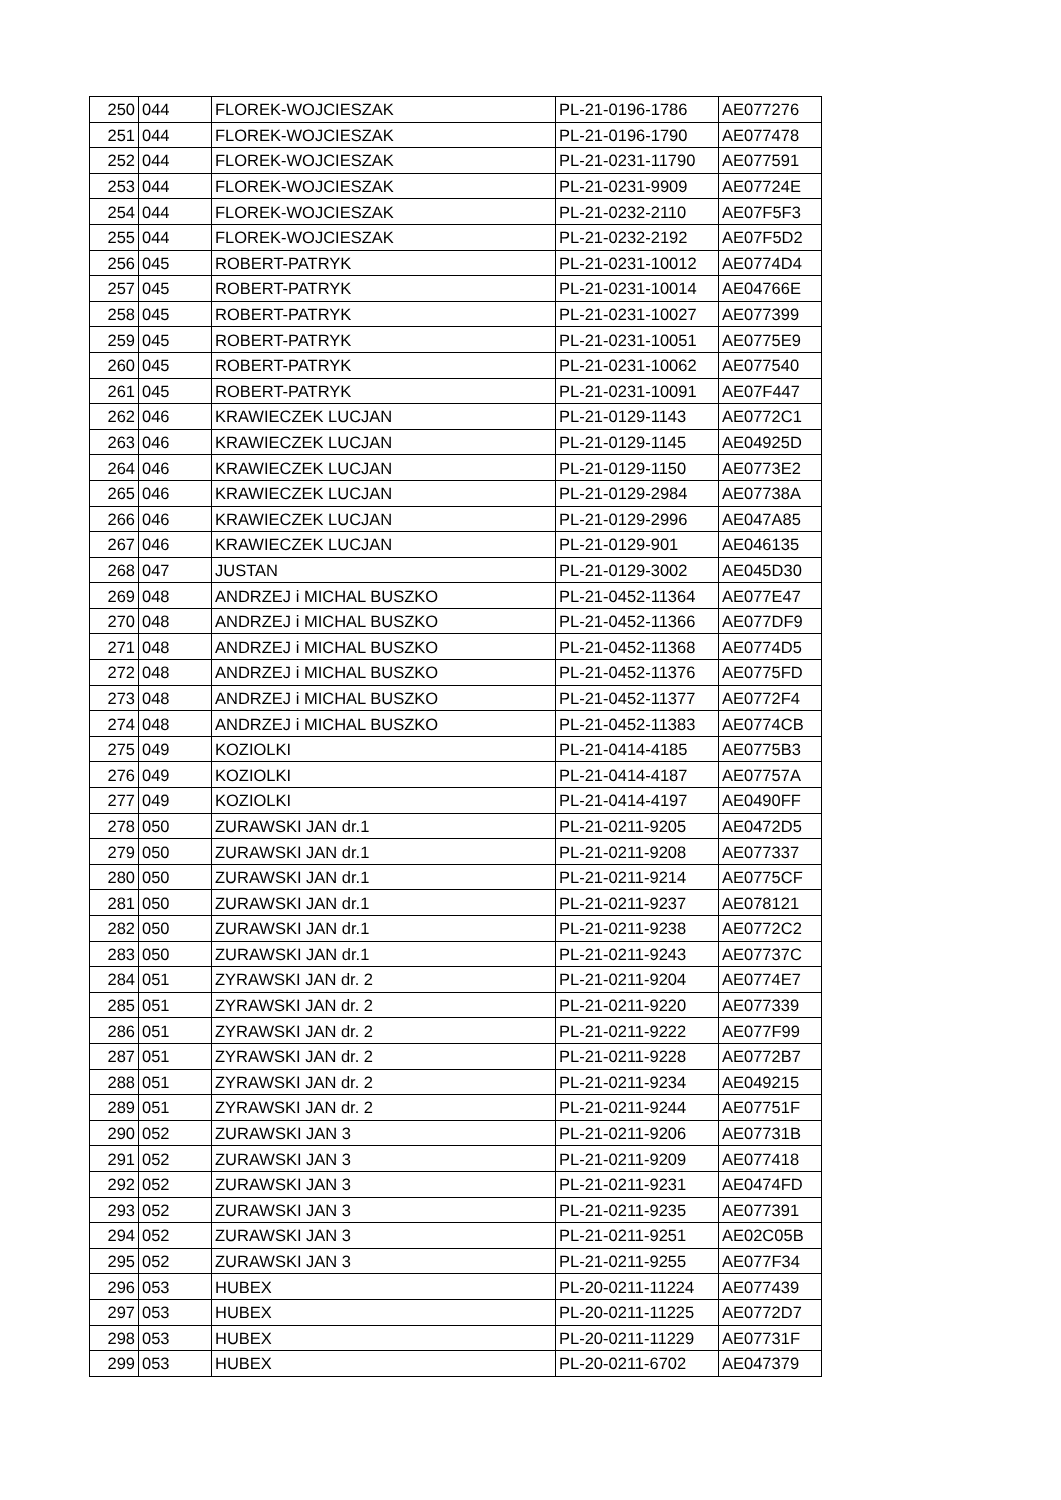| 250 | 044 | FLOREK-WOJCIESZAK | PL-21-0196-1786 | AE077276 |
| 251 | 044 | FLOREK-WOJCIESZAK | PL-21-0196-1790 | AE077478 |
| 252 | 044 | FLOREK-WOJCIESZAK | PL-21-0231-11790 | AE077591 |
| 253 | 044 | FLOREK-WOJCIESZAK | PL-21-0231-9909 | AE07724E |
| 254 | 044 | FLOREK-WOJCIESZAK | PL-21-0232-2110 | AE07F5F3 |
| 255 | 044 | FLOREK-WOJCIESZAK | PL-21-0232-2192 | AE07F5D2 |
| 256 | 045 | ROBERT-PATRYK | PL-21-0231-10012 | AE0774D4 |
| 257 | 045 | ROBERT-PATRYK | PL-21-0231-10014 | AE04766E |
| 258 | 045 | ROBERT-PATRYK | PL-21-0231-10027 | AE077399 |
| 259 | 045 | ROBERT-PATRYK | PL-21-0231-10051 | AE0775E9 |
| 260 | 045 | ROBERT-PATRYK | PL-21-0231-10062 | AE077540 |
| 261 | 045 | ROBERT-PATRYK | PL-21-0231-10091 | AE07F447 |
| 262 | 046 | KRAWIECZEK LUCJAN | PL-21-0129-1143 | AE0772C1 |
| 263 | 046 | KRAWIECZEK LUCJAN | PL-21-0129-1145 | AE04925D |
| 264 | 046 | KRAWIECZEK LUCJAN | PL-21-0129-1150 | AE0773E2 |
| 265 | 046 | KRAWIECZEK LUCJAN | PL-21-0129-2984 | AE07738A |
| 266 | 046 | KRAWIECZEK LUCJAN | PL-21-0129-2996 | AE047A85 |
| 267 | 046 | KRAWIECZEK LUCJAN | PL-21-0129-901 | AE046135 |
| 268 | 047 | JUSTAN | PL-21-0129-3002 | AE045D30 |
| 269 | 048 | ANDRZEJ i MICHAL BUSZKO | PL-21-0452-11364 | AE077E47 |
| 270 | 048 | ANDRZEJ i MICHAL BUSZKO | PL-21-0452-11366 | AE077DF9 |
| 271 | 048 | ANDRZEJ i MICHAL BUSZKO | PL-21-0452-11368 | AE0774D5 |
| 272 | 048 | ANDRZEJ i MICHAL BUSZKO | PL-21-0452-11376 | AE0775FD |
| 273 | 048 | ANDRZEJ i MICHAL BUSZKO | PL-21-0452-11377 | AE0772F4 |
| 274 | 048 | ANDRZEJ i MICHAL BUSZKO | PL-21-0452-11383 | AE0774CB |
| 275 | 049 | KOZIOLKI | PL-21-0414-4185 | AE0775B3 |
| 276 | 049 | KOZIOLKI | PL-21-0414-4187 | AE07757A |
| 277 | 049 | KOZIOLKI | PL-21-0414-4197 | AE0490FF |
| 278 | 050 | ZURAWSKI JAN dr.1 | PL-21-0211-9205 | AE0472D5 |
| 279 | 050 | ZURAWSKI JAN dr.1 | PL-21-0211-9208 | AE077337 |
| 280 | 050 | ZURAWSKI JAN dr.1 | PL-21-0211-9214 | AE0775CF |
| 281 | 050 | ZURAWSKI JAN dr.1 | PL-21-0211-9237 | AE078121 |
| 282 | 050 | ZURAWSKI JAN dr.1 | PL-21-0211-9238 | AE0772C2 |
| 283 | 050 | ZURAWSKI JAN dr.1 | PL-21-0211-9243 | AE07737C |
| 284 | 051 | ZYRAWSKI JAN dr. 2 | PL-21-0211-9204 | AE0774E7 |
| 285 | 051 | ZYRAWSKI JAN dr. 2 | PL-21-0211-9220 | AE077339 |
| 286 | 051 | ZYRAWSKI JAN dr. 2 | PL-21-0211-9222 | AE077F99 |
| 287 | 051 | ZYRAWSKI JAN dr. 2 | PL-21-0211-9228 | AE0772B7 |
| 288 | 051 | ZYRAWSKI JAN dr. 2 | PL-21-0211-9234 | AE049215 |
| 289 | 051 | ZYRAWSKI JAN dr. 2 | PL-21-0211-9244 | AE07751F |
| 290 | 052 | ZURAWSKI JAN 3 | PL-21-0211-9206 | AE07731B |
| 291 | 052 | ZURAWSKI JAN 3 | PL-21-0211-9209 | AE077418 |
| 292 | 052 | ZURAWSKI JAN 3 | PL-21-0211-9231 | AE0474FD |
| 293 | 052 | ZURAWSKI JAN 3 | PL-21-0211-9235 | AE077391 |
| 294 | 052 | ZURAWSKI JAN 3 | PL-21-0211-9251 | AE02C05B |
| 295 | 052 | ZURAWSKI JAN 3 | PL-21-0211-9255 | AE077F34 |
| 296 | 053 | HUBEX | PL-20-0211-11224 | AE077439 |
| 297 | 053 | HUBEX | PL-20-0211-11225 | AE0772D7 |
| 298 | 053 | HUBEX | PL-20-0211-11229 | AE07731F |
| 299 | 053 | HUBEX | PL-20-0211-6702 | AE047379 |